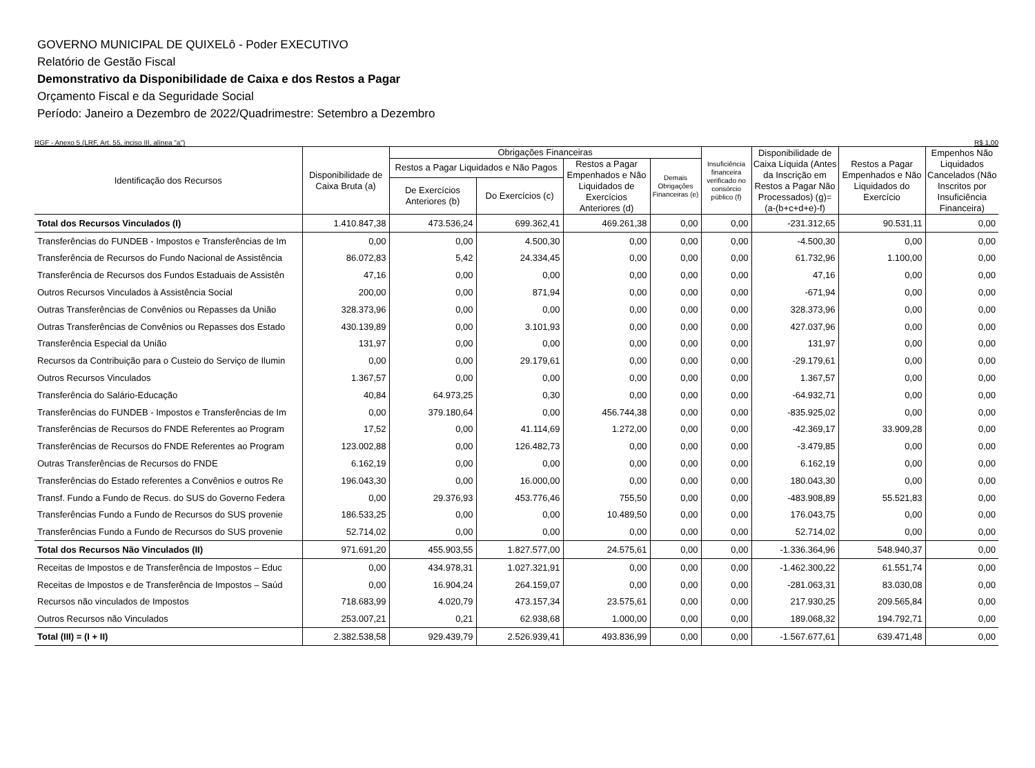GOVERNO MUNICIPAL DE QUIXELô - Poder EXECUTIVO
Relatório de Gestão Fiscal
Demonstrativo da Disponibilidade de Caixa e dos Restos a Pagar
Orçamento Fiscal e da Seguridade Social
Período: Janeiro a Dezembro de 2022/Quadrimestre: Setembro a Dezembro
RGF - Anexo 5 (LRF, Art. 55, inciso III, alínea "a") R$ 1,00
| Identificação dos Recursos | Disponibilidade de Caixa Bruta (a) | Obrigações Financeiras | | | | Insuficiência financeira verificado no consórcio público (f) | Disponibilidade de Caixa Líquida (Antes da Inscrição em Restos a Pagar Não Processados) (g)=(a-(b+c+d+e)-f) | Restos a Pagar Empenhados e Não Liquidados do Exercício | Empenhos Não Liquidados Cancelados (Não Inscritos por Insuficiência Financeira) |
| --- | --- | --- | --- | --- | --- | --- | --- | --- | --- |
| | | Restos a Pagar Liquidados e Não Pagos | | Restos a Pagar Empenhados e Não Liquidados de Exercícios Anteriores (d) | Demais Obrigações Financeiras (e) | | | | |
| | | De Exercícios Anteriores (b) | Do Exercícios (c) | | | | | | |
| Total dos Recursos Vinculados (I) | 1.410.847,38 | 473.536,24 | 699.362,41 | 469.261,38 | 0,00 | 0,00 | -231.312,65 | 90.531,11 | 0,00 |
| Transferências do FUNDEB - Impostos e Transferências de Im | 0,00 | 0,00 | 4.500,30 | 0,00 | 0,00 | 0,00 | -4.500,30 | 0,00 | 0,00 |
| Transferência de Recursos do Fundo Nacional de Assistência | 86.072,83 | 5,42 | 24.334,45 | 0,00 | 0,00 | 0,00 | 61.732,96 | 1.100,00 | 0,00 |
| Transferência de Recursos dos Fundos Estaduais de Assistên | 47,16 | 0,00 | 0,00 | 0,00 | 0,00 | 0,00 | 47,16 | 0,00 | 0,00 |
| Outros Recursos Vinculados à Assistência Social | 200,00 | 0,00 | 871,94 | 0,00 | 0,00 | 0,00 | -671,94 | 0,00 | 0,00 |
| Outras Transferências de Convênios ou Repasses da União | 328.373,96 | 0,00 | 0,00 | 0,00 | 0,00 | 0,00 | 328.373,96 | 0,00 | 0,00 |
| Outras Transferências de Convênios ou Repasses dos Estado | 430.139,89 | 0,00 | 3.101,93 | 0,00 | 0,00 | 0,00 | 427.037,96 | 0,00 | 0,00 |
| Transferência Especial da União | 131,97 | 0,00 | 0,00 | 0,00 | 0,00 | 0,00 | 131,97 | 0,00 | 0,00 |
| Recursos da Contribuição para o Custeio do Serviço de Ilumin | 0,00 | 0,00 | 29.179,61 | 0,00 | 0,00 | 0,00 | -29.179,61 | 0,00 | 0,00 |
| Outros Recursos Vinculados | 1.367,57 | 0,00 | 0,00 | 0,00 | 0,00 | 0,00 | 1.367,57 | 0,00 | 0,00 |
| Transferência do Salário-Educação | 40,84 | 64.973,25 | 0,30 | 0,00 | 0,00 | 0,00 | -64.932,71 | 0,00 | 0,00 |
| Transferências do FUNDEB - Impostos e Transferências de Im | 0,00 | 379.180,64 | 0,00 | 456.744,38 | 0,00 | 0,00 | -835.925,02 | 0,00 | 0,00 |
| Transferências de Recursos do FNDE Referentes ao Program | 17,52 | 0,00 | 41.114,69 | 1.272,00 | 0,00 | 0,00 | -42.369,17 | 33.909,28 | 0,00 |
| Transferências de Recursos do FNDE Referentes ao Program | 123.002,88 | 0,00 | 126.482,73 | 0,00 | 0,00 | 0,00 | -3.479,85 | 0,00 | 0,00 |
| Outras Transferências de Recursos do FNDE | 6.162,19 | 0,00 | 0,00 | 0,00 | 0,00 | 0,00 | 6.162,19 | 0,00 | 0,00 |
| Transferências do Estado referentes a Convênios e outros Re | 196.043,30 | 0,00 | 16.000,00 | 0,00 | 0,00 | 0,00 | 180.043,30 | 0,00 | 0,00 |
| Transf. Fundo a Fundo de Recus. do SUS do Governo Federa | 0,00 | 29.376,93 | 453.776,46 | 755,50 | 0,00 | 0,00 | -483.908,89 | 55.521,83 | 0,00 |
| Transferências Fundo a Fundo de Recursos do SUS provenie | 186.533,25 | 0,00 | 0,00 | 10.489,50 | 0,00 | 0,00 | 176.043,75 | 0,00 | 0,00 |
| Transferências Fundo a Fundo de Recursos do SUS provenie | 52.714,02 | 0,00 | 0,00 | 0,00 | 0,00 | 0,00 | 52.714,02 | 0,00 | 0,00 |
| Total dos Recursos Não Vinculados (II) | 971.691,20 | 455.903,55 | 1.827.577,00 | 24.575,61 | 0,00 | 0,00 | -1.336.364,96 | 548.940,37 | 0,00 |
| Receitas de Impostos e de Transferência de Impostos – Educ | 0,00 | 434.978,31 | 1.027.321,91 | 0,00 | 0,00 | 0,00 | -1.462.300,22 | 61.551,74 | 0,00 |
| Receitas de Impostos e de Transferência de Impostos – Saúd | 0,00 | 16.904,24 | 264.159,07 | 0,00 | 0,00 | 0,00 | -281.063,31 | 83.030,08 | 0,00 |
| Recursos não vinculados de Impostos | 718.683,99 | 4.020,79 | 473.157,34 | 23.575,61 | 0,00 | 0,00 | 217.930,25 | 209.565,84 | 0,00 |
| Outros Recursos não Vinculados | 253.007,21 | 0,21 | 62.938,68 | 1.000,00 | 0,00 | 0,00 | 189.068,32 | 194.792,71 | 0,00 |
| Total (III) = (I + II) | 2.382.538,58 | 929.439,79 | 2.526.939,41 | 493.836,99 | 0,00 | 0,00 | -1.567.677,61 | 639.471,48 | 0,00 |